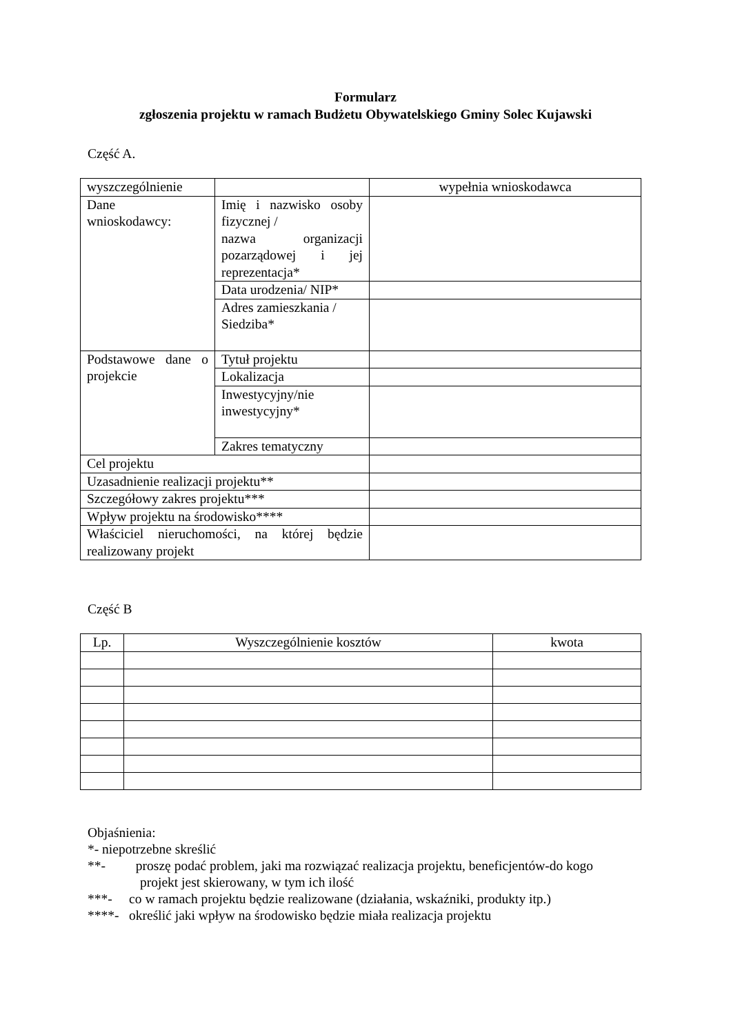Formularz
zgłoszenia projektu w ramach Budżetu Obywatelskiego Gminy Solec Kujawski
Część A.
| wyszczególnienie | | wypełnia wnioskodawca |
| Dane wnioskodawcy: | Imię i nazwisko osoby fizycznej / nazwa organizacji pozarządowej i jej reprezentacja* | |
| | Data urodzenia/ NIP* | |
| | Adres zamieszkania / Siedziba* | |
| Podstawowe dane o projekcie | Tytuł projektu | |
| | Lokalizacja | |
| | Inwestycyjny/nie inwestycyjny* | |
| | Zakres tematyczny | |
| Cel projektu | | |
| Uzasadnienie realizacji projektu** | | |
| Szczegółowy zakres projektu*** | | |
| Wpływ projektu na środowisko**** | | |
| Właściciel nieruchomości, na której będzie realizowany projekt | | |
Część B
| Lp. | Wyszczególnienie kosztów | kwota |
Objaśnienia:
*- niepotrzebne skreślić
**- proszę podać problem, jaki ma rozwiązać realizacja projektu, beneficjentów-do kogo
projekt jest skierowany, w tym ich ilość
***- co w ramach projektu będzie realizowane (działania, wskaźniki, produkty itp.)
****- określić jaki wpływ na środowisko będzie miała realizacja projektu